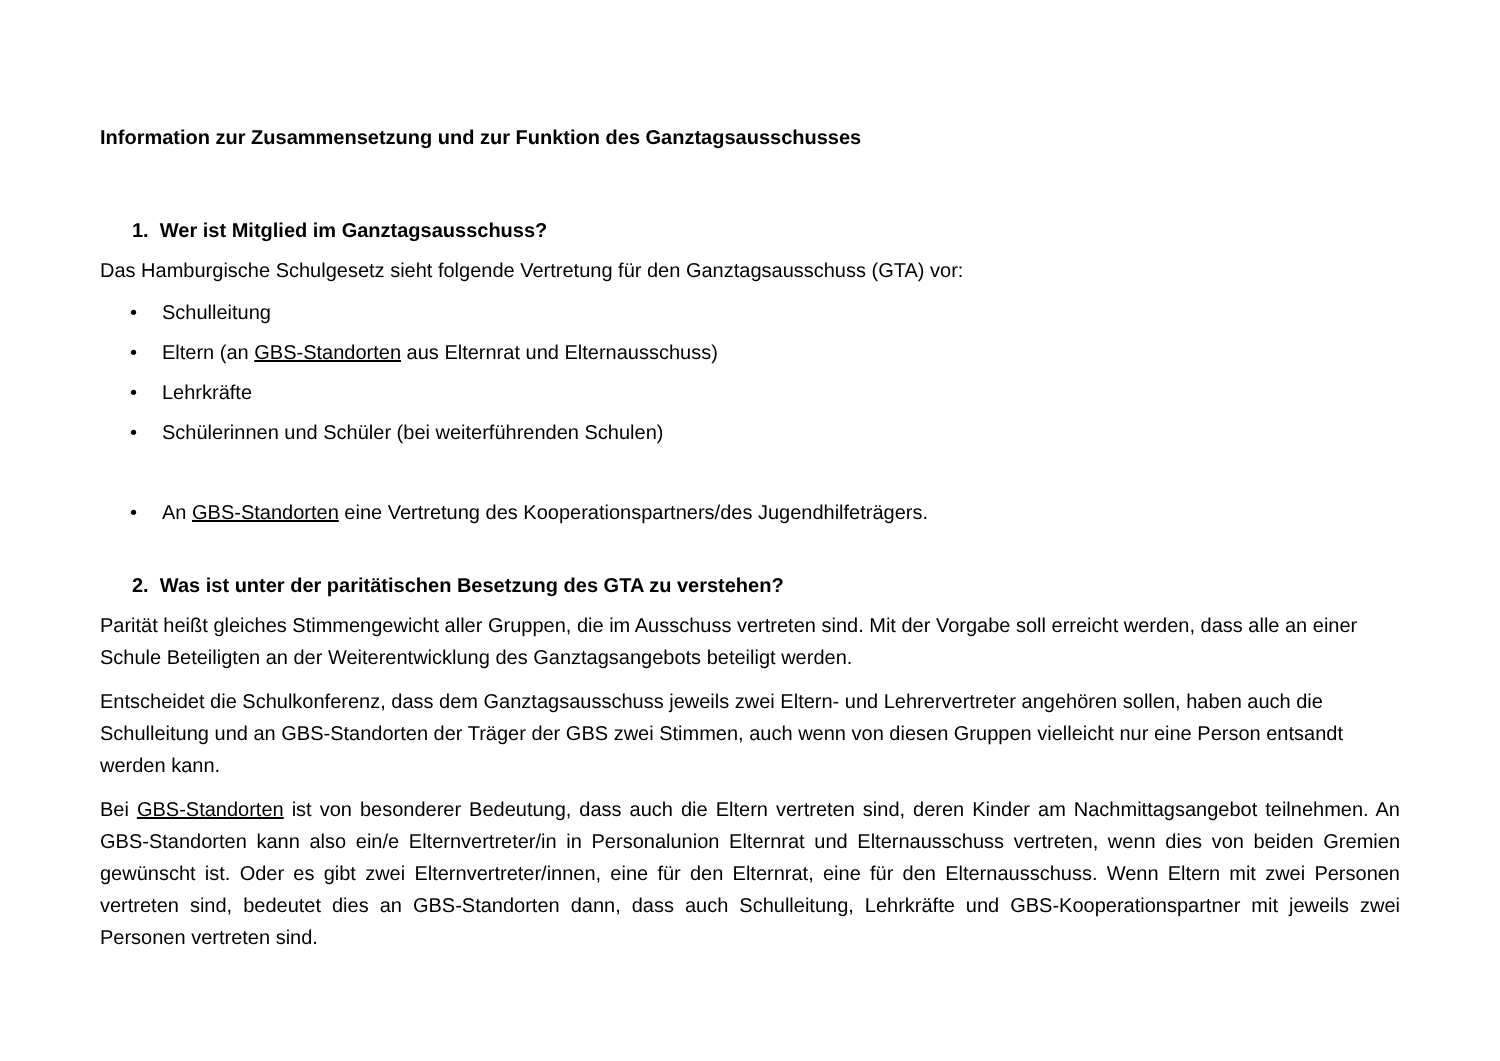Information zur Zusammensetzung und zur Funktion des Ganztagsausschusses
1. Wer ist Mitglied im Ganztagsausschuss?
Das Hamburgische Schulgesetz sieht folgende Vertretung für den Ganztagsausschuss (GTA) vor:
• Schulleitung
• Eltern (an GBS-Standorten aus Elternrat und Elternausschuss)
• Lehrkräfte
• Schülerinnen und Schüler (bei weiterführenden Schulen)
• An GBS-Standorten eine Vertretung des Kooperationspartners/des Jugendhilfeträgers.
2. Was ist unter der paritätischen Besetzung des GTA zu verstehen?
Parität heißt gleiches Stimmengewicht aller Gruppen, die im Ausschuss vertreten sind. Mit der Vorgabe soll erreicht werden, dass alle an einer Schule Beteiligten an der Weiterentwicklung des Ganztagsangebots beteiligt werden.
Entscheidet die Schulkonferenz, dass dem Ganztagsausschuss jeweils zwei Eltern- und Lehrervertreter angehören sollen, haben auch die Schulleitung und an GBS-Standorten der Träger der GBS zwei Stimmen, auch wenn von diesen Gruppen vielleicht nur eine Person entsandt werden kann.
Bei GBS-Standorten ist von besonderer Bedeutung, dass auch die Eltern vertreten sind, deren Kinder am Nachmittagsangebot teilnehmen. An GBS-Standorten kann also ein/e Elternvertreter/in in Personalunion Elternrat und Elternausschuss vertreten, wenn dies von beiden Gremien gewünscht ist. Oder es gibt zwei Elternvertreter/innen, eine für den Elternrat, eine für den Elternausschuss. Wenn Eltern mit zwei Personen vertreten sind, bedeutet dies an GBS-Standorten dann, dass auch Schulleitung, Lehrkräfte und GBS-Kooperationspartner mit jeweils zwei Personen vertreten sind.